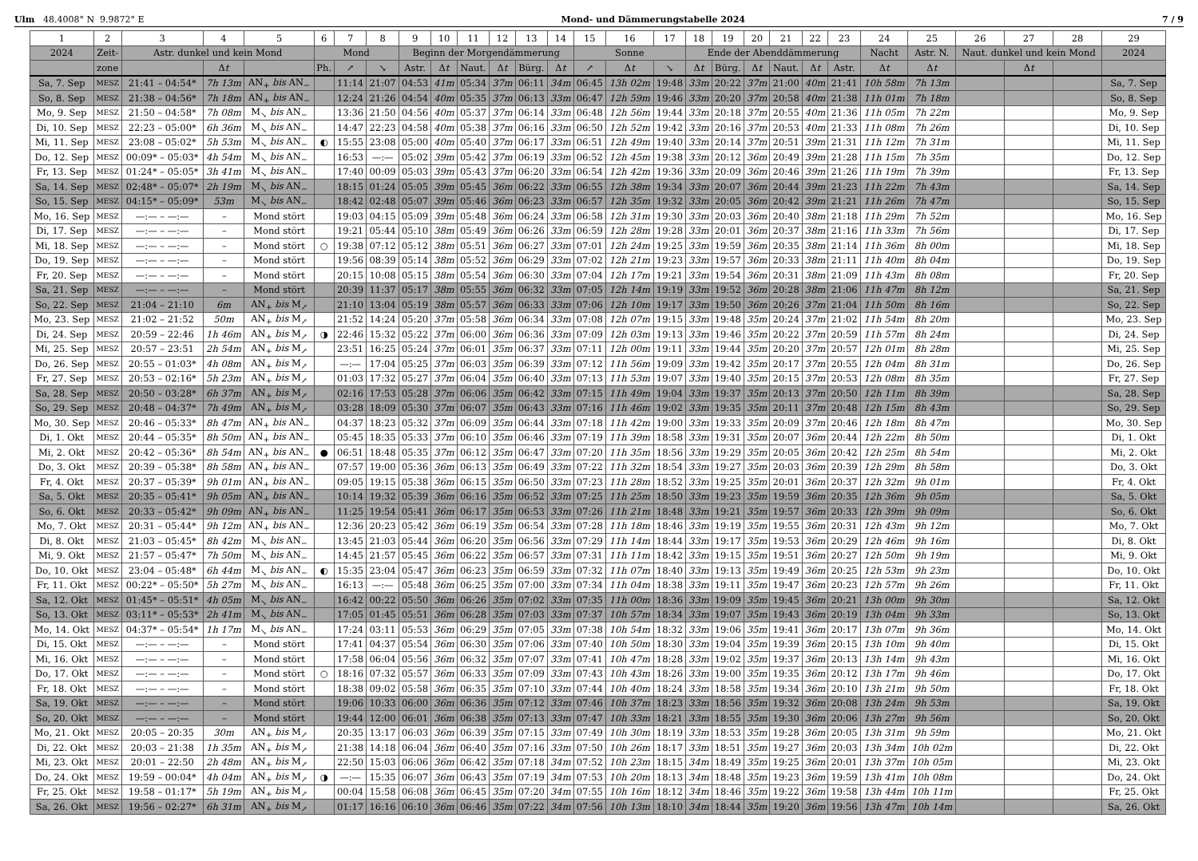Ulm 48.4008° N 9.9872° E Mond- und Dämmerungstabelle 2024 7 / 9
| 1 | 2 | 3 | 4 | 5 | 6 | 7 | 8 | 9 | 10 | 11 | 12 | 13 | 14 | 15 | 16 | 17 | 18 | 19 | 20 | 21 | 22 | 23 | 24 | 25 | 26 | 27 | 28 | 29 |
| --- | --- | --- | --- | --- | --- | --- | --- | --- | --- | --- | --- | --- | --- | --- | --- | --- | --- | --- | --- | --- | --- | --- | --- | --- | --- | --- | --- | --- |
| 2024 | Zeit- | Astr. dunkel und kein Mond | | | Mond | | | Beginn der Morgendämmerung | | | | | | Sonne | | | Ende der Abenddämmerung | | | | | | Nacht | Astr. N. | Naut. dunkel und kein Mond | | | 2024 |
| | zone | | Δ t | | Ph. | ↗ | ↘ | Astr. | Δ t | Naut. | Δ t | Bürg. | Δ t | ↗ | Δ t | ↘ | Δ t | Bürg. | Δ t | Naut. | Δ t | Astr. | Δ t | Δ t | | Δ t | | |
| Sa, 7. Sep | MESZ | 21:41 – 04:54* | 7h 13m | AN<sub>+</sub> bis AN<sub>−</sub> | | 11:14 | 21:07 | 04:53 | 41m | 05:34 | 37m | 06:11 | 34m | 06:45 | 13h 02m | 19:48 | 33m | 20:22 | 37m | 21:00 | 40m | 21:41 | 10h 58m | 7h 13m | | | | Sa, 7. Sep |
| So, 8. Sep | MESZ | 21:38 – 04:56* | 7h 18m | AN<sub>+</sub> bis AN<sub>−</sub> | | 12:24 | 21:26 | 04:54 | 40m | 05:35 | 37m | 06:13 | 33m | 06:47 | 12h 59m | 19:46 | 33m | 20:20 | 37m | 20:58 | 40m | 21:38 | 11h 01m | 7h 18m | | | | So, 8. Sep |
| Mo, 9. Sep | MESZ | 21:50 – 04:58* | 7h 08m | M<sub>↘</sub> bis AN<sub>−</sub> | | 13:36 | 21:50 | 04:56 | 40m | 05:37 | 37m | 06:14 | 33m | 06:48 | 12h 56m | 19:44 | 33m | 20:18 | 37m | 20:55 | 40m | 21:36 | 11h 05m | 7h 22m | | | | Mo, 9. Sep |
| Di, 10. Sep | MESZ | 22:23 – 05:00* | 6h 36m | M<sub>↘</sub> bis AN<sub>−</sub> | | 14:47 | 22:23 | 04:58 | 40m | 05:38 | 37m | 06:16 | 33m | 06:50 | 12h 52m | 19:42 | 33m | 20:16 | 37m | 20:53 | 40m | 21:33 | 11h 08m | 7h 26m | | | | Di, 10. Sep |
| Mi, 11. Sep | MESZ | 23:08 – 05:02* | 5h 53m | M<sub>↘</sub> bis AN<sub>−</sub> | ◐ | 15:55 | 23:08 | 05:00 | 40m | 05:40 | 37m | 06:17 | 33m | 06:51 | 12h 49m | 19:40 | 33m | 20:14 | 37m | 20:51 | 39m | 21:31 | 11h 12m | 7h 31m | | | | Mi, 11. Sep |
| Do, 12. Sep | MESZ | 00:09* – 05:03* | 4h 54m | M<sub>↘</sub> bis AN<sub>−</sub> | | 16:53 | —:— | 05:02 | 39m | 05:42 | 37m | 06:19 | 33m | 06:52 | 12h 45m | 19:38 | 33m | 20:12 | 36m | 20:49 | 39m | 21:28 | 11h 15m | 7h 35m | | | | Do, 12. Sep |
| Fr, 13. Sep | MESZ | 01:24* – 05:05* | 3h 41m | M<sub>↘</sub> bis AN<sub>−</sub> | | 17:40 | 00:09 | 05:03 | 39m | 05:43 | 37m | 06:20 | 33m | 06:54 | 12h 42m | 19:36 | 33m | 20:09 | 36m | 20:46 | 39m | 21:26 | 11h 19m | 7h 39m | | | | Fr, 13. Sep |
| Sa, 14. Sep | MESZ | 02:48* – 05:07* | 2h 19m | M<sub>↘</sub> bis AN<sub>−</sub> | | 18:15 | 01:24 | 05:05 | 39m | 05:45 | 36m | 06:22 | 33m | 06:55 | 12h 38m | 19:34 | 33m | 20:07 | 36m | 20:44 | 39m | 21:23 | 11h 22m | 7h 43m | | | | Sa, 14. Sep |
| So, 15. Sep | MESZ | 04:15* – 05:09* | 53m | M<sub>↘</sub> bis AN<sub>−</sub> | | 18:42 | 02:48 | 05:07 | 39m | 05:46 | 36m | 06:23 | 33m | 06:57 | 12h 35m | 19:32 | 33m | 20:05 | 36m | 20:42 | 39m | 21:21 | 11h 26m | 7h 47m | | | | So, 15. Sep |
| Mo, 16. Sep | MESZ | —:— – —:— | – | Mond stört | | 19:03 | 04:15 | 05:09 | 39m | 05:48 | 36m | 06:24 | 33m | 06:58 | 12h 31m | 19:30 | 33m | 20:03 | 36m | 20:40 | 38m | 21:18 | 11h 29m | 7h 52m | | | | Mo, 16. Sep |
| Di, 17. Sep | MESZ | —:— – —:— | – | Mond stört | | 19:21 | 05:44 | 05:10 | 38m | 05:49 | 36m | 06:26 | 33m | 06:59 | 12h 28m | 19:28 | 33m | 20:01 | 36m | 20:37 | 38m | 21:16 | 11h 33m | 7h 56m | | | | Di, 17. Sep |
| Mi, 18. Sep | MESZ | —:— – —:— | – | Mond stört | ○ | 19:38 | 07:12 | 05:12 | 38m | 05:51 | 36m | 06:27 | 33m | 07:01 | 12h 24m | 19:25 | 33m | 19:59 | 36m | 20:35 | 38m | 21:14 | 11h 36m | 8h 00m | | | | Mi, 18. Sep |
| Do, 19. Sep | MESZ | —:— – —:— | – | Mond stört | | 19:56 | 08:39 | 05:14 | 38m | 05:52 | 36m | 06:29 | 33m | 07:02 | 12h 21m | 19:23 | 33m | 19:57 | 36m | 20:33 | 38m | 21:11 | 11h 40m | 8h 04m | | | | Do, 19. Sep |
| Fr, 20. Sep | MESZ | —:— – —:— | – | Mond stört | | 20:15 | 10:08 | 05:15 | 38m | 05:54 | 36m | 06:30 | 33m | 07:04 | 12h 17m | 19:21 | 33m | 19:54 | 36m | 20:31 | 38m | 21:09 | 11h 43m | 8h 08m | | | | Fr, 20. Sep |
| Sa, 21. Sep | MESZ | —:— – —:— | – | Mond stört | | 20:39 | 11:37 | 05:17 | 38m | 05:55 | 36m | 06:32 | 33m | 07:05 | 12h 14m | 19:19 | 33m | 19:52 | 36m | 20:28 | 38m | 21:06 | 11h 47m | 8h 12m | | | | Sa, 21. Sep |
| So, 22. Sep | MESZ | 21:04 – 21:10 | 6m | AN<sub>+</sub> bis M<sub>↗</sub> | | 21:10 | 13:04 | 05:19 | 38m | 05:57 | 36m | 06:33 | 33m | 07:06 | 12h 10m | 19:17 | 33m | 19:50 | 36m | 20:26 | 37m | 21:04 | 11h 50m | 8h 16m | | | | So, 22. Sep |
| Mo, 23. Sep | MESZ | 21:02 – 21:52 | 50m | AN<sub>+</sub> bis M<sub>↗</sub> | | 21:52 | 14:24 | 05:20 | 37m | 05:58 | 36m | 06:34 | 33m | 07:08 | 12h 07m | 19:15 | 33m | 19:48 | 35m | 20:24 | 37m | 21:02 | 11h 54m | 8h 20m | | | | Mo, 23. Sep |
| Di, 24. Sep | MESZ | 20:59 – 22:46 | 1h 46m | AN<sub>+</sub> bis M<sub>↗</sub> | ◑ | 22:46 | 15:32 | 05:22 | 37m | 06:00 | 36m | 06:36 | 33m | 07:09 | 12h 03m | 19:13 | 33m | 19:46 | 35m | 20:22 | 37m | 20:59 | 11h 57m | 8h 24m | | | | Di, 24. Sep |
| Mi, 25. Sep | MESZ | 20:57 – 23:51 | 2h 54m | AN<sub>+</sub> bis M<sub>↗</sub> | | 23:51 | 16:25 | 05:24 | 37m | 06:01 | 35m | 06:37 | 33m | 07:11 | 12h 00m | 19:11 | 33m | 19:44 | 35m | 20:20 | 37m | 20:57 | 12h 01m | 8h 28m | | | | Mi, 25. Sep |
| Do, 26. Sep | MESZ | 20:55 – 01:03* | 4h 08m | AN<sub>+</sub> bis M<sub>↗</sub> | | —:— | 17:04 | 05:25 | 37m | 06:03 | 35m | 06:39 | 33m | 07:12 | 11h 56m | 19:09 | 33m | 19:42 | 35m | 20:17 | 37m | 20:55 | 12h 04m | 8h 31m | | | | Do, 26. Sep |
| Fr, 27. Sep | MESZ | 20:53 – 02:16* | 5h 23m | AN<sub>+</sub> bis M<sub>↗</sub> | | 01:03 | 17:32 | 05:27 | 37m | 06:04 | 35m | 06:40 | 33m | 07:13 | 11h 53m | 19:07 | 33m | 19:40 | 35m | 20:15 | 37m | 20:53 | 12h 08m | 8h 35m | | | | Fr, 27. Sep |
| Sa, 28. Sep | MESZ | 20:50 – 03:28* | 6h 37m | AN<sub>+</sub> bis M<sub>↗</sub> | | 02:16 | 17:53 | 05:28 | 37m | 06:06 | 35m | 06:42 | 33m | 07:15 | 11h 49m | 19:04 | 33m | 19:37 | 35m | 20:13 | 37m | 20:50 | 12h 11m | 8h 39m | | | | Sa, 28. Sep |
| So, 29. Sep | MESZ | 20:48 – 04:37* | 7h 49m | AN<sub>+</sub> bis M<sub>↗</sub> | | 03:28 | 18:09 | 05:30 | 37m | 06:07 | 35m | 06:43 | 33m | 07:16 | 11h 46m | 19:02 | 33m | 19:35 | 35m | 20:11 | 37m | 20:48 | 12h 15m | 8h 43m | | | | So, 29. Sep |
| Mo, 30. Sep | MESZ | 20:46 – 05:33* | 8h 47m | AN<sub>+</sub> bis AN<sub>−</sub> | | 04:37 | 18:23 | 05:32 | 37m | 06:09 | 35m | 06:44 | 33m | 07:18 | 11h 42m | 19:00 | 33m | 19:33 | 35m | 20:09 | 37m | 20:46 | 12h 18m | 8h 47m | | | | Mo, 30. Sep |
| Di, 1. Okt | MESZ | 20:44 – 05:35* | 8h 50m | AN<sub>+</sub> bis AN<sub>−</sub> | | 05:45 | 18:35 | 05:33 | 37m | 06:10 | 35m | 06:46 | 33m | 07:19 | 11h 39m | 18:58 | 33m | 19:31 | 35m | 20:07 | 36m | 20:44 | 12h 22m | 8h 50m | | | | Di, 1. Okt |
| Mi, 2. Okt | MESZ | 20:42 – 05:36* | 8h 54m | AN<sub>+</sub> bis AN<sub>−</sub> | ● | 06:51 | 18:48 | 05:35 | 37m | 06:12 | 35m | 06:47 | 33m | 07:20 | 11h 35m | 18:56 | 33m | 19:29 | 35m | 20:05 | 36m | 20:42 | 12h 25m | 8h 54m | | | | Mi, 2. Okt |
| Do, 3. Okt | MESZ | 20:39 – 05:38* | 8h 58m | AN<sub>+</sub> bis AN<sub>−</sub> | | 07:57 | 19:00 | 05:36 | 36m | 06:13 | 35m | 06:49 | 33m | 07:22 | 11h 32m | 18:54 | 33m | 19:27 | 35m | 20:03 | 36m | 20:39 | 12h 29m | 8h 58m | | | | Do, 3. Okt |
| Fr, 4. Okt | MESZ | 20:37 – 05:39* | 9h 01m | AN<sub>+</sub> bis AN<sub>−</sub> | | 09:05 | 19:15 | 05:38 | 36m | 06:15 | 35m | 06:50 | 33m | 07:23 | 11h 28m | 18:52 | 33m | 19:25 | 35m | 20:01 | 36m | 20:37 | 12h 32m | 9h 01m | | | | Fr, 4. Okt |
| Sa, 5. Okt | MESZ | 20:35 – 05:41* | 9h 05m | AN<sub>+</sub> bis AN<sub>−</sub> | | 10:14 | 19:32 | 05:39 | 36m | 06:16 | 35m | 06:52 | 33m | 07:25 | 11h 25m | 18:50 | 33m | 19:23 | 35m | 19:59 | 36m | 20:35 | 12h 36m | 9h 05m | | | | Sa, 5. Okt |
| So, 6. Okt | MESZ | 20:33 – 05:42* | 9h 09m | AN<sub>+</sub> bis AN<sub>−</sub> | | 11:25 | 19:54 | 05:41 | 36m | 06:17 | 35m | 06:53 | 33m | 07:26 | 11h 21m | 18:48 | 33m | 19:21 | 35m | 19:57 | 36m | 20:33 | 12h 39m | 9h 09m | | | | So, 6. Okt |
| Mo, 7. Okt | MESZ | 20:31 – 05:44* | 9h 12m | AN<sub>+</sub> bis AN<sub>−</sub> | | 12:36 | 20:23 | 05:42 | 36m | 06:19 | 35m | 06:54 | 33m | 07:28 | 11h 18m | 18:46 | 33m | 19:19 | 35m | 19:55 | 36m | 20:31 | 12h 43m | 9h 12m | | | | Mo, 7. Okt |
| Di, 8. Okt | MESZ | 21:03 – 05:45* | 8h 42m | M<sub>↘</sub> bis AN<sub>−</sub> | | 13:45 | 21:03 | 05:44 | 36m | 06:20 | 35m | 06:56 | 33m | 07:29 | 11h 14m | 18:44 | 33m | 19:17 | 35m | 19:53 | 36m | 20:29 | 12h 46m | 9h 16m | | | | Di, 8. Okt |
| Mi, 9. Okt | MESZ | 21:57 – 05:47* | 7h 50m | M<sub>↘</sub> bis AN<sub>−</sub> | | 14:45 | 21:57 | 05:45 | 36m | 06:22 | 35m | 06:57 | 33m | 07:31 | 11h 11m | 18:42 | 33m | 19:15 | 35m | 19:51 | 36m | 20:27 | 12h 50m | 9h 19m | | | | Mi, 9. Okt |
| Do, 10. Okt | MESZ | 23:04 – 05:48* | 6h 44m | M<sub>↘</sub> bis AN<sub>−</sub> | ◐ | 15:35 | 23:04 | 05:47 | 36m | 06:23 | 35m | 06:59 | 33m | 07:32 | 11h 07m | 18:40 | 33m | 19:13 | 35m | 19:49 | 36m | 20:25 | 12h 53m | 9h 23m | | | | Do, 10. Okt |
| Fr, 11. Okt | MESZ | 00:22* – 05:50* | 5h 27m | M<sub>↘</sub> bis AN<sub>−</sub> | | 16:13 | —:— | 05:48 | 36m | 06:25 | 35m | 07:00 | 33m | 07:34 | 11h 04m | 18:38 | 33m | 19:11 | 35m | 19:47 | 36m | 20:23 | 12h 57m | 9h 26m | | | | Fr, 11. Okt |
| Sa, 12. Okt | MESZ | 01:45* – 05:51* | 4h 05m | M<sub>↘</sub> bis AN<sub>−</sub> | | 16:42 | 00:22 | 05:50 | 36m | 06:26 | 35m | 07:02 | 33m | 07:35 | 11h 00m | 18:36 | 33m | 19:09 | 35m | 19:45 | 36m | 20:21 | 13h 00m | 9h 30m | | | | Sa, 12. Okt |
| So, 13. Okt | MESZ | 03:11* – 05:53* | 2h 41m | M<sub>↘</sub> bis AN<sub>−</sub> | | 17:05 | 01:45 | 05:51 | 36m | 06:28 | 35m | 07:03 | 33m | 07:37 | 10h 57m | 18:34 | 33m | 19:07 | 35m | 19:43 | 36m | 20:19 | 13h 04m | 9h 33m | | | | So, 13. Okt |
| Mo, 14. Okt | MESZ | 04:37* – 05:54* | 1h 17m | M<sub>↘</sub> bis AN<sub>−</sub> | | 17:24 | 03:11 | 05:53 | 36m | 06:29 | 35m | 07:05 | 33m | 07:38 | 10h 54m | 18:32 | 33m | 19:06 | 35m | 19:41 | 36m | 20:17 | 13h 07m | 9h 36m | | | | Mo, 14. Okt |
| Di, 15. Okt | MESZ | —:— – —:— | – | Mond stört | | 17:41 | 04:37 | 05:54 | 36m | 06:30 | 35m | 07:06 | 33m | 07:40 | 10h 50m | 18:30 | 33m | 19:04 | 35m | 19:39 | 36m | 20:15 | 13h 10m | 9h 40m | | | | Di, 15. Okt |
| Mi, 16. Okt | MESZ | —:— – —:— | – | Mond stört | | 17:58 | 06:04 | 05:56 | 36m | 06:32 | 35m | 07:07 | 33m | 07:41 | 10h 47m | 18:28 | 33m | 19:02 | 35m | 19:37 | 36m | 20:13 | 13h 14m | 9h 43m | | | | Mi, 16. Okt |
| Do, 17. Okt | MESZ | —:— – —:— | – | Mond stört | ○ | 18:16 | 07:32 | 05:57 | 36m | 06:33 | 35m | 07:09 | 33m | 07:43 | 10h 43m | 18:26 | 33m | 19:00 | 35m | 19:35 | 36m | 20:12 | 13h 17m | 9h 46m | | | | Do, 17. Okt |
| Fr, 18. Okt | MESZ | —:— – —:— | – | Mond stört | | 18:38 | 09:02 | 05:58 | 36m | 06:35 | 35m | 07:10 | 33m | 07:44 | 10h 40m | 18:24 | 33m | 18:58 | 35m | 19:34 | 36m | 20:10 | 13h 21m | 9h 50m | | | | Fr, 18. Okt |
| Sa, 19. Okt | MESZ | —:— – —:— | – | Mond stört | | 19:06 | 10:33 | 06:00 | 36m | 06:36 | 35m | 07:12 | 33m | 07:46 | 10h 37m | 18:23 | 33m | 18:56 | 35m | 19:32 | 36m | 20:08 | 13h 24m | 9h 53m | | | | Sa, 19. Okt |
| So, 20. Okt | MESZ | —:— – —:— | – | Mond stört | | 19:44 | 12:00 | 06:01 | 36m | 06:38 | 35m | 07:13 | 33m | 07:47 | 10h 33m | 18:21 | 33m | 18:55 | 35m | 19:30 | 36m | 20:06 | 13h 27m | 9h 56m | | | | So, 20. Okt |
| Mo, 21. Okt | MESZ | 20:05 – 20:35 | 30m | AN<sub>+</sub> bis M<sub>↗</sub> | | 20:35 | 13:17 | 06:03 | 36m | 06:39 | 35m | 07:15 | 33m | 07:49 | 10h 30m | 18:19 | 33m | 18:53 | 35m | 19:28 | 36m | 20:05 | 13h 31m | 9h 59m | | | | Mo, 21. Okt |
| Di, 22. Okt | MESZ | 20:03 – 21:38 | 1h 35m | AN<sub>+</sub> bis M<sub>↗</sub> | | 21:38 | 14:18 | 06:04 | 36m | 06:40 | 35m | 07:16 | 33m | 07:50 | 10h 26m | 18:17 | 33m | 18:51 | 35m | 19:27 | 36m | 20:03 | 13h 34m | 10h 02m | | | | Di, 22. Okt |
| Mi, 23. Okt | MESZ | 20:01 – 22:50 | 2h 48m | AN<sub>+</sub> bis M<sub>↗</sub> | | 22:50 | 15:03 | 06:06 | 36m | 06:42 | 35m | 07:18 | 34m | 07:52 | 10h 23m | 18:15 | 34m | 18:49 | 35m | 19:25 | 36m | 20:01 | 13h 37m | 10h 05m | | | | Mi, 23. Okt |
| Do, 24. Okt | MESZ | 19:59 – 00:04* | 4h 04m | AN<sub>+</sub> bis M<sub>↗</sub> | ◑ | —:— | 15:35 | 06:07 | 36m | 06:43 | 35m | 07:19 | 34m | 07:53 | 10h 20m | 18:13 | 34m | 18:48 | 35m | 19:23 | 36m | 19:59 | 13h 41m | 10h 08m | | | | Do, 24. Okt |
| Fr, 25. Okt | MESZ | 19:58 – 01:17* | 5h 19m | AN<sub>+</sub> bis M<sub>↗</sub> | | 00:04 | 15:58 | 06:08 | 36m | 06:45 | 35m | 07:20 | 34m | 07:55 | 10h 16m | 18:12 | 34m | 18:46 | 35m | 19:22 | 36m | 19:58 | 13h 44m | 10h 11m | | | | Fr, 25. Okt |
| Sa, 26. Okt | MESZ | 19:56 – 02:27* | 6h 31m | AN<sub>+</sub> bis M<sub>↗</sub> | | 01:17 | 16:16 | 06:10 | 36m | 06:46 | 35m | 07:22 | 34m | 07:56 | 10h 13m | 18:10 | 34m | 18:44 | 35m | 19:20 | 36m | 19:56 | 13h 47m | 10h 14m | | | | Sa, 26. Okt |